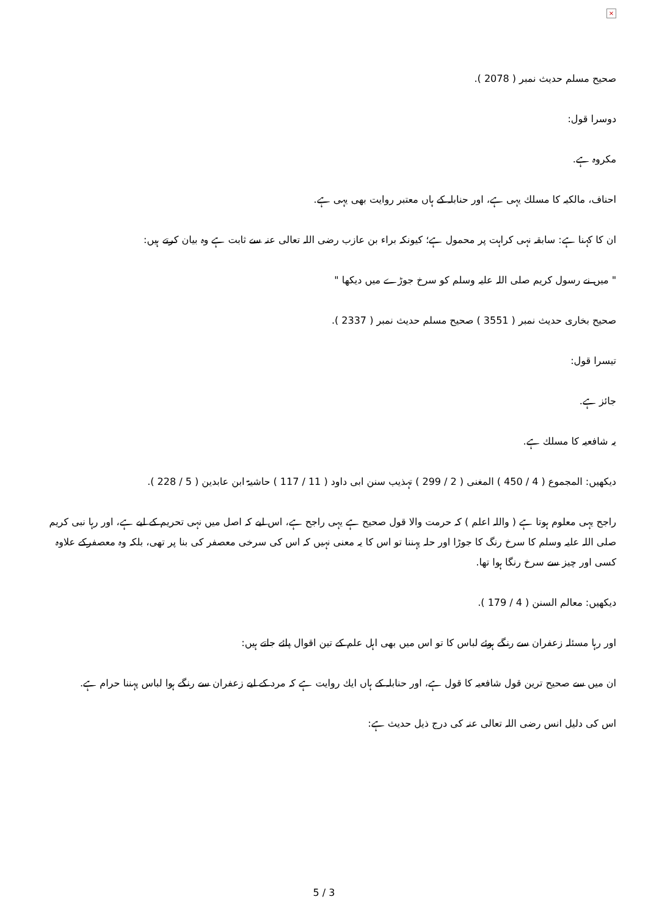×
صحیح مسلم حدیث نمبر ( 2078 ).
دوسرا قول:
مکروہ ہے.
احناف، مالکیہ کا مسلك یہی ہے، اور حنابلہ کے ہاں معتبر روایت بھی یہی ہے.
ان کا کہنا ہے: سابقہ نہی کراہت پر محمول ہے؛ کیونکہ براء بن عازب رضی اللہ تعالی عنہ سے ثابت ہے وہ بیان کرتے ہیں:
" میں نے رسول کریم صلی اللہ علیہ وسلم کو سرخ جوڑے میں دیکھا "
صحیح بخاری حدیث نمبر ( 3551 ) صحیح مسلم حدیث نمبر ( 2337 ).
تیسرا قول:
جائز ہے.
یہ شافعیہ کا مسلك ہے.
دیکھیں: المجموع ( 4 / 450 ) المغنی ( 2 / 299 ) تہذیب سنن ابی داود ( 11 / 117 ) حاشیۃ ابن عابدین ( 5 / 228 ).
راجح یہی معلوم ہوتا ہے ( واللہ اعلم ) کہ حرمت والا قول صحیح ہے یہی راجح ہے، اس لیے کہ اصل میں نہی تحریم کے لیے ہے، اور رہا نبی کریم صلی اللہ علیہ وسلم کا سرخ رنگ کا جوڑا اور حلہ پہننا تو اس کا یہ معنی نہیں کہ اس کی سرخی معصفر کی بنا پر تھی، بلکہ وہ معصفرکے علاوہ کسی اور چیز سے سرخ رنگا ہوا تھا.
دیکھیں: معالم السنن ( 4 / 179 ).
اور رہا مسئلہ زعفران سے رنگے ہوئے لباس کا تو اس میں بھی اہل علم کے تین اقوال پائے جاتے ہیں:
ان میں سے صحیح ترین قول شافعیہ کا قول ہے، اور حنابلہ کے ہاں ایك روایت ہے کہ مرد کے لیے زعفران سے رنگے ہوا لباس پہننا حرام ہے.
اس کی دلیل انس رضی اللہ تعالی عنہ کی درج ذیل حدیث ہے:
5 / 3